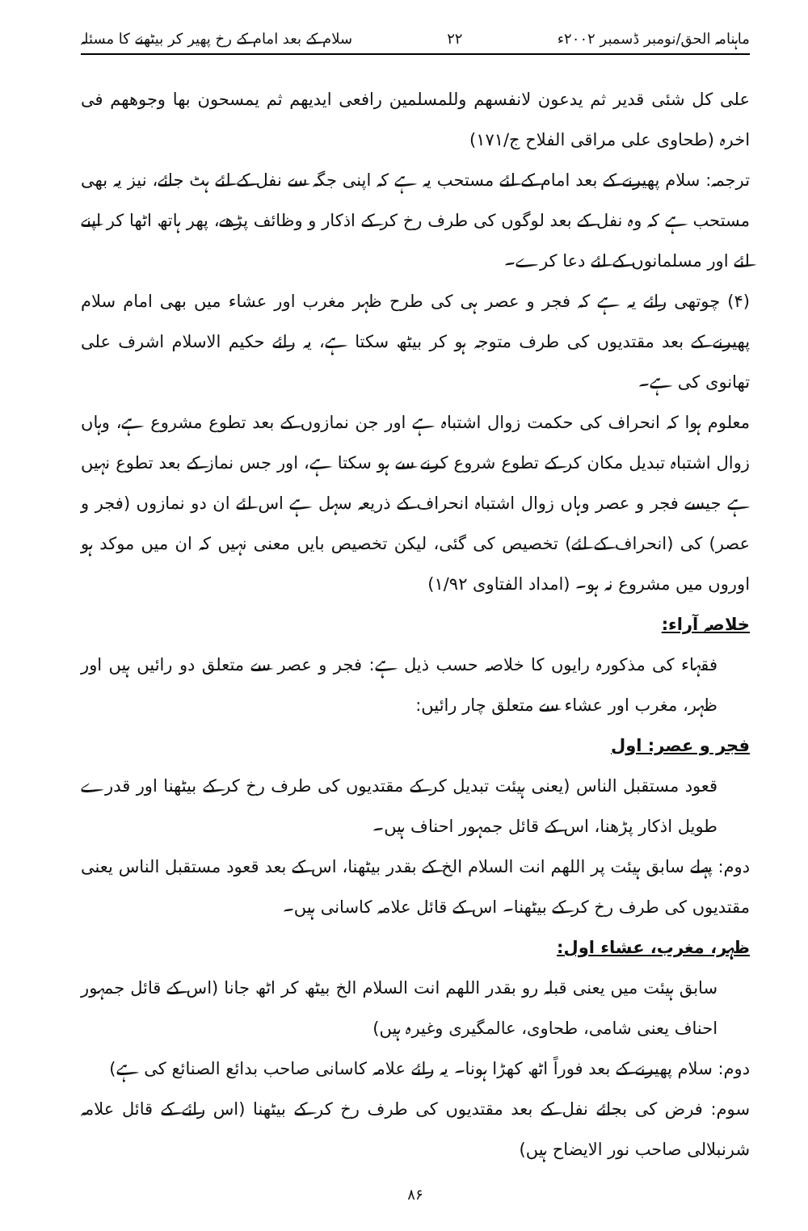ماہنامہ الحق/نومبر ڈسمبر ۲۰۰۲ء ۲۲ سلام کے بعد امام کے رخ پھیر کر بیٹھنے کا مسئلہ
علی کل شئی قدیر ثم یدعون لانفسھم وللمسلمین رافعی ایدیھم ثم یمسحون بھا وجوھھم فی اخرہ (طحاوی علی مراقی الفلاح ج/۱۷۱)
ترجمہ: سلام پھیرنے کے بعد امام کے لئے مستحب یہ ہے کہ اپنی جگہ سے نفل کے لئے ہٹ جائے، نیز یہ بھی مستحب ہے کہ وہ نفل کے بعد لوگوں کی طرف رخ کر کے اذکار و وظائف پڑھے، پھر ہاتھ اٹھا کر اپنے لئے اور مسلمانوں کے لئے دعا کرے۔
(۴) چوتھی رائے یہ ہے کہ فجر و عصر ہی کی طرح ظہر مغرب اور عشاء میں بھی امام سلام پھیرنے کے بعد مقتدیوں کی طرف متوجہ ہو کر بیٹھ سکتا ہے، یہ رائے حکیم الاسلام اشرف علی تھانوی کی ہے۔
معلوم ہوا کہ انحراف کی حکمت زوال اشتباہ ہے اور جن نمازوں کے بعد تطوع مشروع ہے، وہاں زوال اشتباہ تبدیل مکان کر کے تطوع شروع کرنے سے ہو سکتا ہے، اور جس نماز کے بعد تطوع نہیں ہے جیسے فجر و عصر وہاں زوال اشتباہ انحراف کے ذریعہ سہل ہے اس لئے ان دو نمازوں (فجر و عصر) کی (انحراف کے لئے) تخصیص کی گئی، لیکن تخصیص بایں معنی نہیں کہ ان میں موکد ہو اوروں میں مشروع نہ ہو۔ (امداد الفتاوی ۱/۹۲)
خلاصہ آراء:
فقہاء کی مذکورہ رایوں کا خلاصہ حسب ذیل ہے: فجر و عصر سے متعلق دو رائیں ہیں اور ظہر، مغرب اور عشاء سے متعلق چار رائیں:
فجر و عصر: اول
قعود مستقبل الناس (یعنی ہیئت تبدیل کر کے مقتدیوں کی طرف رخ کر کے بیٹھنا اور قدرے طویل اذکار پڑھنا، اس کے قائل جمہور احناف ہیں۔
دوم: پہلے سابق ہیئت پر اللھم انت السلام الخ کے بقدر بیٹھنا، اس کے بعد قعود مستقبل الناس یعنی مقتدیوں کی طرف رخ کر کے بیٹھنا۔ اس کے قائل علامہ کاسانی ہیں۔
ظہر، مغرب، عشاء اول:
سابق ہیئت میں یعنی قبلہ رو بقدر اللھم انت السلام الخ بیٹھ کر اٹھ جانا (اس کے قائل جمہور احناف یعنی شامی، طحاوی، عالمگیری وغیرہ ہیں)
دوم: سلام پھیرنے کے بعد فوراً اٹھ کھڑا ہونا۔ یہ رائے علامہ کاسانی صاحب بدائع الصنائع کی ہے)
سوم: فرض کی بجائے نفل کے بعد مقتدیوں کی طرف رخ کر کے بیٹھنا (اس رائے کے قائل علامہ شرنبلالی صاحب نور الایضاح ہیں)
۸۶